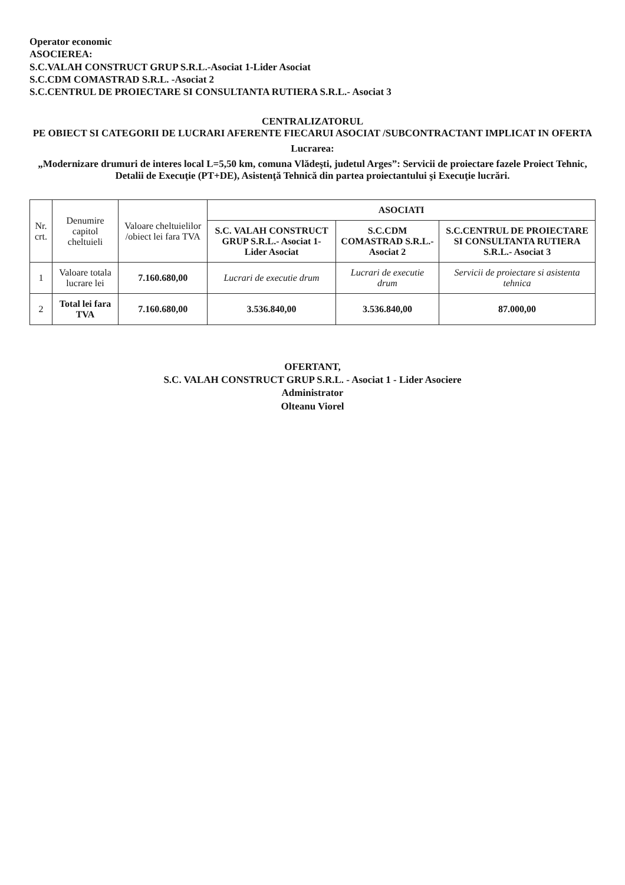Operator economic
ASOCIEREA:
S.C.VALAH CONSTRUCT GRUP S.R.L.-Asociat 1-Lider Asociat
S.C.CDM COMASTRAD S.R.L. -Asociat 2
S.C.CENTRUL DE PROIECTARE SI CONSULTANTA RUTIERA S.R.L.- Asociat 3
CENTRALIZATORUL
PE OBIECT SI CATEGORII DE LUCRARI AFERENTE FIECARUI ASOCIAT /SUBCONTRACTANT IMPLICAT IN OFERTA
Lucrarea:
„Modernizare drumuri de interes local L=5,50 km, comuna Vlădeşti, judetul Arges”: Servicii de proiectare fazele Proiect Tehnic, Detalii de Execuţie (PT+DE), Asistenţă Tehnică din partea proiectantului şi Execuţie lucrări.
| Nr. crt. | Denumire capitol cheltuieli | Valoare cheltuielilor /obiect lei fara TVA | ASOCIATI | | |
| --- | --- | --- | --- | --- | --- |
| | | | S.C. VALAH CONSTRUCT GRUP S.R.L.- Asociat 1-Lider Asociat | S.C.CDM COMASTRAD S.R.L.- Asociat 2 | S.C.CENTRUL DE PROIECTARE SI CONSULTANTA RUTIERA S.R.L.- Asociat 3 |
| 1 | Valoare totala lucrare lei | 7.160.680,00 | Lucrari de executie drum | Lucrari de executie drum | Servicii de proiectare si asistenta tehnica |
| 2 | Total lei fara TVA | 7.160.680,00 | 3.536.840,00 | 3.536.840,00 | 87.000,00 |
OFERTANT,
S.C. VALAH CONSTRUCT GRUP S.R.L. - Asociat 1 - Lider Asociere
Administrator
Olteanu Viorel